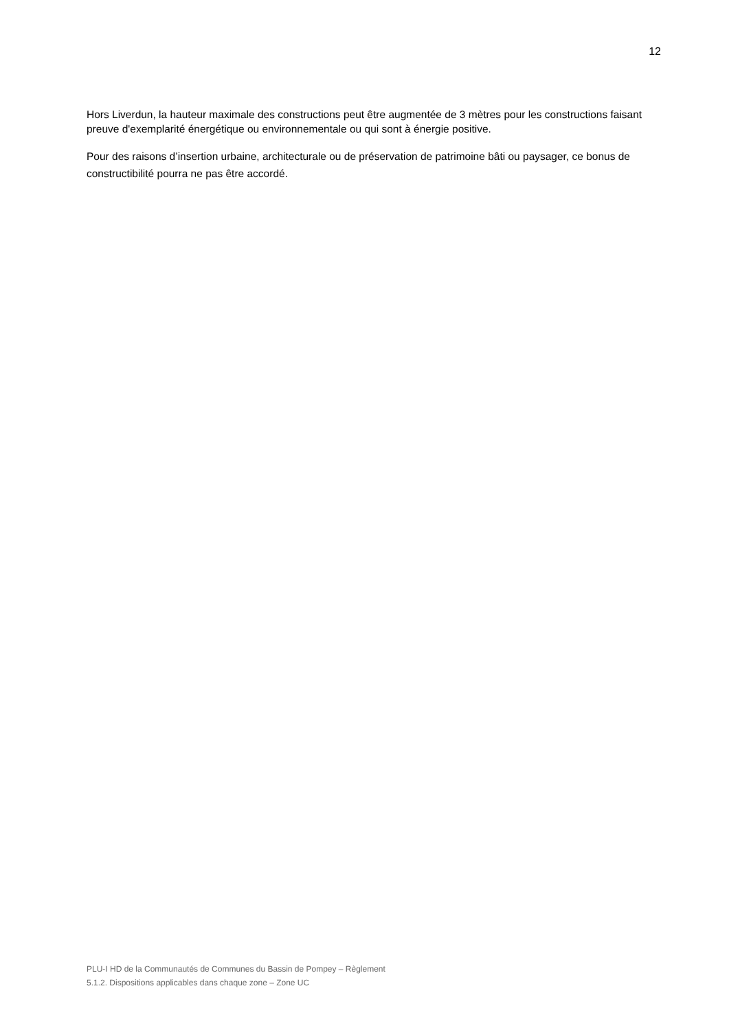12
Hors Liverdun, la hauteur maximale des constructions peut être augmentée de 3 mètres pour les constructions faisant preuve d'exemplarité énergétique ou environnementale ou qui sont à énergie positive.
Pour des raisons d’insertion urbaine, architecturale ou de préservation de patrimoine bâti ou paysager, ce bonus de constructibilité pourra ne pas être accordé.
PLU-I HD de la Communautés de Communes du Bassin de Pompey – Règlement
5.1.2. Dispositions applicables dans chaque zone – Zone UC